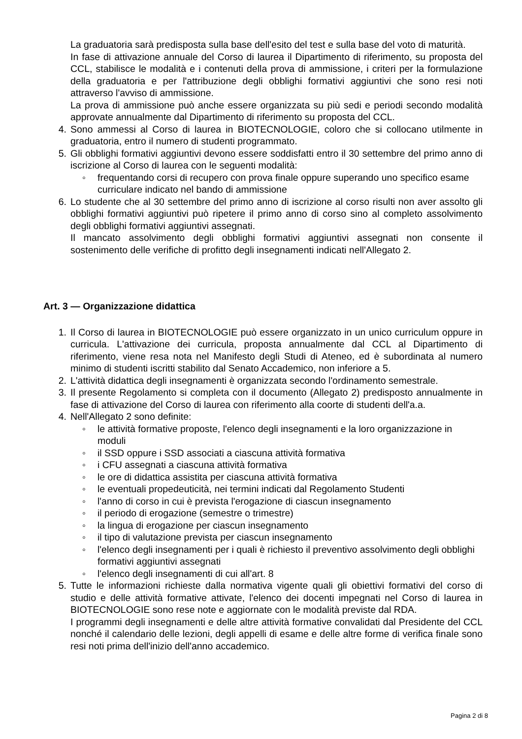La graduatoria sarà predisposta sulla base dell'esito del test e sulla base del voto di maturità.
In fase di attivazione annuale del Corso di laurea il Dipartimento di riferimento, su proposta del CCL, stabilisce le modalità e i contenuti della prova di ammissione, i criteri per la formulazione della graduatoria e per l'attribuzione degli obblighi formativi aggiuntivi che sono resi noti attraverso l'avviso di ammissione.
La prova di ammissione può anche essere organizzata su più sedi e periodi secondo modalità approvate annualmente dal Dipartimento di riferimento su proposta del CCL.
4. Sono ammessi al Corso di laurea in BIOTECNOLOGIE, coloro che si collocano utilmente in graduatoria, entro il numero di studenti programmato.
5. Gli obblighi formativi aggiuntivi devono essere soddisfatti entro il 30 settembre del primo anno di iscrizione al Corso di laurea con le seguenti modalità:
◦ frequentando corsi di recupero con prova finale oppure superando uno specifico esame curriculare indicato nel bando di ammissione
6. Lo studente che al 30 settembre del primo anno di iscrizione al corso risulti non aver assolto gli obblighi formativi aggiuntivi può ripetere il primo anno di corso sino al completo assolvimento degli obblighi formativi aggiuntivi assegnati.
Il mancato assolvimento degli obblighi formativi aggiuntivi assegnati non consente il sostenimento delle verifiche di profitto degli insegnamenti indicati nell'Allegato 2.
Art. 3 — Organizzazione didattica
1. Il Corso di laurea in BIOTECNOLOGIE può essere organizzato in un unico curriculum oppure in curricula. L'attivazione dei curricula, proposta annualmente dal CCL al Dipartimento di riferimento, viene resa nota nel Manifesto degli Studi di Ateneo, ed è subordinata al numero minimo di studenti iscritti stabilito dal Senato Accademico, non inferiore a 5.
2. L'attività didattica degli insegnamenti è organizzata secondo l'ordinamento semestrale.
3. Il presente Regolamento si completa con il documento (Allegato 2) predisposto annualmente in fase di attivazione del Corso di laurea con riferimento alla coorte di studenti dell'a.a.
4. Nell'Allegato 2 sono definite:
◦ le attività formative proposte, l'elenco degli insegnamenti e la loro organizzazione in moduli
◦ il SSD oppure i SSD associati a ciascuna attività formativa
◦ i CFU assegnati a ciascuna attività formativa
◦ le ore di didattica assistita per ciascuna attività formativa
◦ le eventuali propedeuticità, nei termini indicati dal Regolamento Studenti
◦ l'anno di corso in cui è prevista l'erogazione di ciascun insegnamento
◦ il periodo di erogazione (semestre o trimestre)
◦ la lingua di erogazione per ciascun insegnamento
◦ il tipo di valutazione prevista per ciascun insegnamento
◦ l'elenco degli insegnamenti per i quali è richiesto il preventivo assolvimento degli obblighi formativi aggiuntivi assegnati
◦ l'elenco degli insegnamenti di cui all'art. 8
5. Tutte le informazioni richieste dalla normativa vigente quali gli obiettivi formativi del corso di studio e delle attività formative attivate, l'elenco dei docenti impegnati nel Corso di laurea in BIOTECNOLOGIE sono rese note e aggiornate con le modalità previste dal RDA.
I programmi degli insegnamenti e delle altre attività formative convalidati dal Presidente del CCL nonché il calendario delle lezioni, degli appelli di esame e delle altre forme di verifica finale sono resi noti prima dell'inizio dell'anno accademico.
Pagina 2 di 8